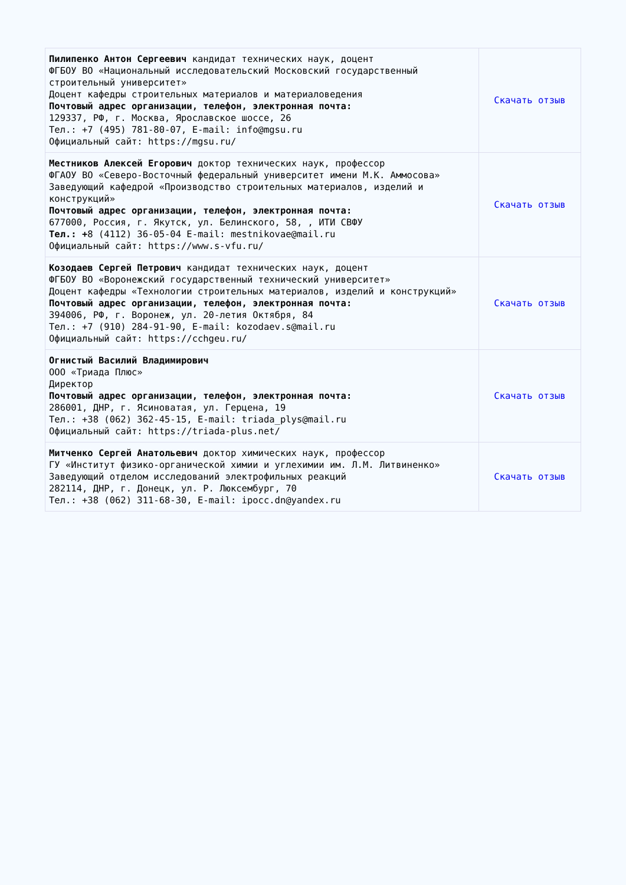| Пилипенко Антон Сергеевич кандидат технических наук, доцент ФГБОУ ВО «Национальный исследовательский Московский государственный строительный университет» Доцент кафедры строительных материалов и материаловедения Почтовый адрес организации, телефон, электронная почта: 129337, РФ, г. Москва, Ярославское шоссе, 26 Тел.: +7 (495) 781-80-07, E-mail: info@mgsu.ru Официальный сайт: https://mgsu.ru/ | Скачать отзыв |
| Местников Алексей Егорович доктор технических наук, профессор ФГАОУ ВО «Северо-Восточный федеральный университет имени М.К. Аммосова» Заведующий кафедрой «Производство строительных материалов, изделий и конструкций» Почтовый адрес организации, телефон, электронная почта: 677000, Россия, г. Якутск, ул. Белинского, 58, , ИТИ СВФУ Тел.: + 8 (4112) 36-05-04 E-mail: mestnikovae@mail.ru Официальный сайт: https://www.s-vfu.ru/ | Скачать отзыв |
| Козодаев Сергей Петрович кандидат технических наук, доцент ФГБОУ ВО «Воронежский государственный технический университет» Доцент кафедры «Технологии строительных материалов, изделий и конструкций» Почтовый адрес организации, телефон, электронная почта: 394006, РФ, г. Воронеж, ул. 20-летия Октября, 84 Тел.: +7 (910) 284-91-90, E-mail: kozodaev.s@mail.ru Официальный сайт: https://cchgeu.ru/ | Скачать отзыв |
| Огнистый Василий Владимирович ООО «Триада Плюс» Директор Почтовый адрес организации, телефон, электронная почта: 286001, ДНР, г. Ясиноватая, ул. Герцена, 19 Тел.: +38 (062) 362-45-15, E-mail: triada_plys@mail.ru Официальный сайт: https://triada-plus.net/ | Скачать отзыв |
| Митченко Сергей Анатольевич доктор химических наук, профессор ГУ «Институт физико-органической химии и углехимии им. Л.М. Литвиненко» Заведующий отделом исследований электрофильных реакций 282114, ДНР, г. Донецк, ул. Р. Люксембург, 70 Тел.: +38 (062) 311-68-30, E-mail: ipocc.dn@yandex.ru | Скачать отзыв |